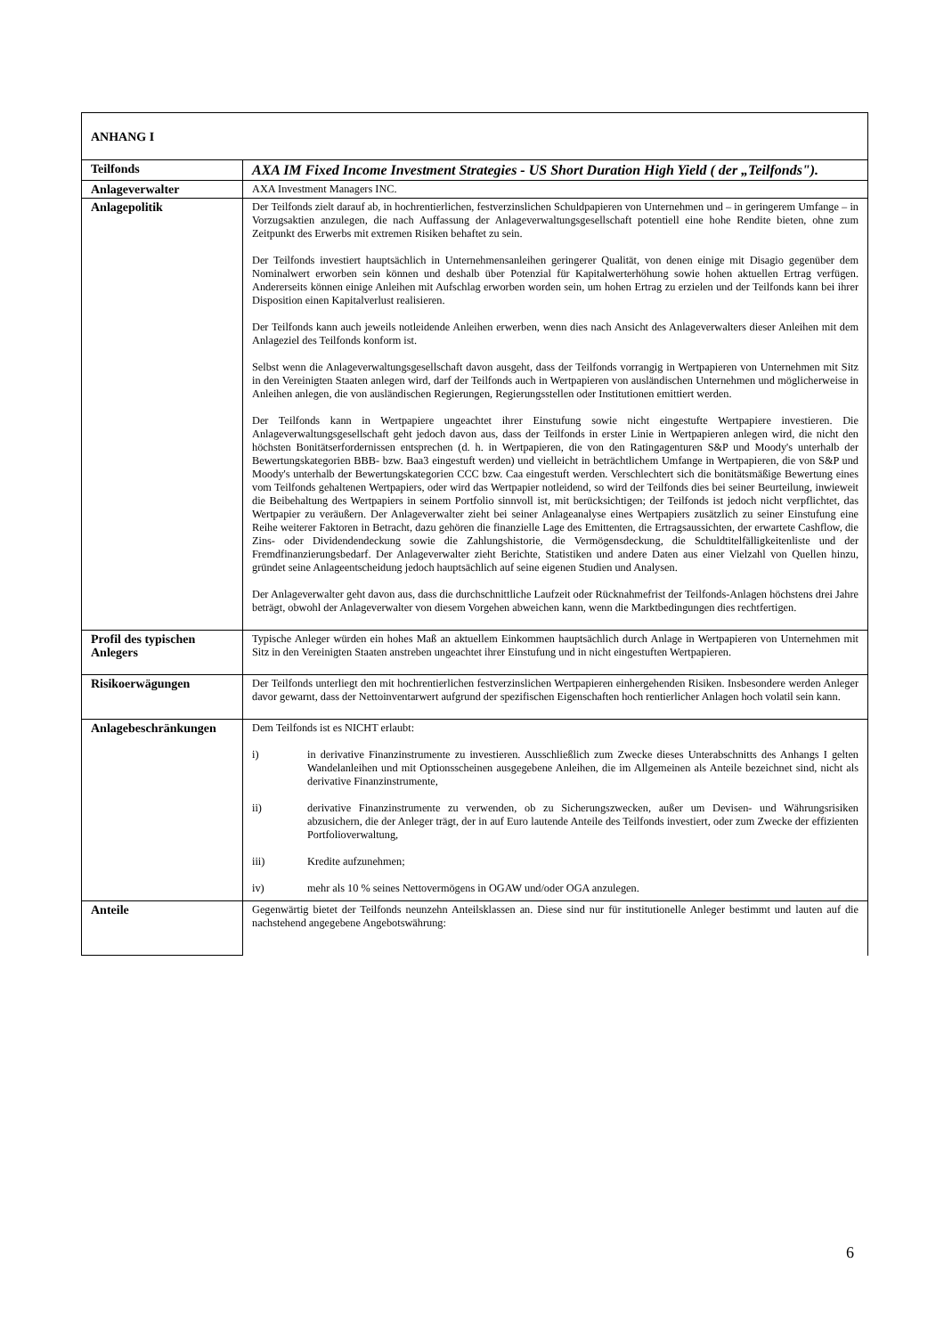| ANHANG I | |
| --- | --- |
| Teilfonds | AXA IM Fixed Income Investment Strategies - US Short Duration High Yield ( der „Teilfonds"). |
| Anlageverwalter | AXA Investment Managers INC. |
| Anlagepolitik | Der Teilfonds zielt darauf ab, in hochrentierlichen, festverzinslichen Schuldpapieren von Unternehmen und – in geringerem Umfange – in Vorzugsaktien anzulegen, die nach Auffassung der Anlageverwaltungsgesellschaft potentiell eine hohe Rendite bieten, ohne zum Zeitpunkt des Erwerbs mit extremen Risiken behaftet zu sein. Der Teilfonds investiert hauptsächlich in Unternehmensanleihen geringerer Qualität, von denen einige mit Disagio gegenüber dem Nominalwert erworben sein können und deshalb über Potenzial für Kapitalwerterhöhung sowie hohen aktuellen Ertrag verfügen. Andererseits können einige Anleihen mit Aufschlag erworben worden sein, um hohen Ertrag zu erzielen und der Teilfonds kann bei ihrer Disposition einen Kapitalverlust realisieren. Der Teilfonds kann auch jeweils notleidende Anleihen erwerben, wenn dies nach Ansicht des Anlageverwalters dieser Anleihen mit dem Anlageziel des Teilfonds konform ist. Selbst wenn die Anlageverwaltungsgesellschaft davon ausgeht, dass der Teilfonds vorrangig in Wertpapieren von Unternehmen mit Sitz in den Vereinigten Staaten anlegen wird, darf der Teilfonds auch in Wertpapieren von ausländischen Unternehmen und möglicherweise in Anleihen anlegen, die von ausländischen Regierungen, Regierungsstellen oder Institutionen emittiert werden. Der Teilfonds kann in Wertpapiere ungeachtet ihrer Einstufung sowie nicht eingestufte Wertpapiere investieren. Die Anlageverwaltungsgesellschaft geht jedoch davon aus, dass der Teilfonds in erster Linie in Wertpapieren anlegen wird, die nicht den höchsten Bonitätserfordernissen entsprechen (d. h. in Wertpapieren, die von den Ratingagenturen S&P und Moody's unterhalb der Bewertungskategorien BBB- bzw. Baa3 eingestuft werden) und vielleicht in beträchtlichem Umfange in Wertpapieren, die von S&P und Moody's unterhalb der Bewertungskategorien CCC bzw. Caa eingestuft werden. Verschlechtert sich die bonitätsmäßige Bewertung eines vom Teilfonds gehaltenen Wertpapiers, oder wird das Wertpapier notleidend, so wird der Teilfonds dies bei seiner Beurteilung, inwieweit die Beibehaltung des Wertpapiers in seinem Portfolio sinnvoll ist, mit berücksichtigen; der Teilfonds ist jedoch nicht verpflichtet, das Wertpapier zu veräußern. Der Anlageverwalter zieht bei seiner Anlageanalyse eines Wertpapiers zusätzlich zu seiner Einstufung eine Reihe weiterer Faktoren in Betracht, dazu gehören die finanzielle Lage des Emittenten, die Ertragsaussichten, der erwartete Cashflow, die Zins- oder Dividendendeckung sowie die Zahlungshistorie, die Vermögensdeckung, die Schuldtitelfälligkeitenliste und der Fremdfinanzierungsbedarf. Der Anlageverwalter zieht Berichte, Statistiken und andere Daten aus einer Vielzahl von Quellen hinzu, gründet seine Anlageentscheidung jedoch hauptsächlich auf seine eigenen Studien und Analysen. Der Anlageverwalter geht davon aus, dass die durchschnittliche Laufzeit oder Rücknahmefrist der Teilfonds-Anlagen höchstens drei Jahre beträgt, obwohl der Anlageverwalter von diesem Vorgehen abweichen kann, wenn die Marktbedingungen dies rechtfertigen. |
| Profil des typischen Anlegers | Typische Anleger würden ein hohes Maß an aktuellem Einkommen hauptsächlich durch Anlage in Wertpapieren von Unternehmen mit Sitz in den Vereinigten Staaten anstreben ungeachtet ihrer Einstufung und in nicht eingestuften Wertpapieren. |
| Risikoerwägungen | Der Teilfonds unterliegt den mit hochrentierlichen festverzinslichen Wertpapieren einhergehenden Risiken. Insbesondere werden Anleger davor gewarnt, dass der Nettoinventarwert aufgrund der spezifischen Eigenschaften hoch rentierlicher Anlagen hoch volatil sein kann. |
| Anlagebeschränkungen | Dem Teilfonds ist es NICHT erlaubt: i) in derivative Finanzinstrumente zu investieren. Ausschließlich zum Zwecke dieses Unterabschnitts des Anhangs I gelten Wandelanleihen und mit Optionsscheinen ausgegebene Anleihen, die im Allgemeinen als Anteile bezeichnet sind, nicht als derivative Finanzinstrumente, ii) derivative Finanzinstrumente zu verwenden, ob zu Sicherungszwecken, außer um Devisen- und Währungsrisiken abzusichern, die der Anleger trägt, der in auf Euro lautende Anteile des Teilfonds investiert, oder zum Zwecke der effizienten Portfolioverwaltung, iii) Kredite aufzunehmen; iv) mehr als 10 % seines Nettovermögens in OGAW und/oder OGA anzulegen. |
| Anteile | Gegenwärtig bietet der Teilfonds neunzehn Anteilsklassen an. Diese sind nur für institutionelle Anleger bestimmt und lauten auf die nachstehend angegebene Angebotswährung: |
6